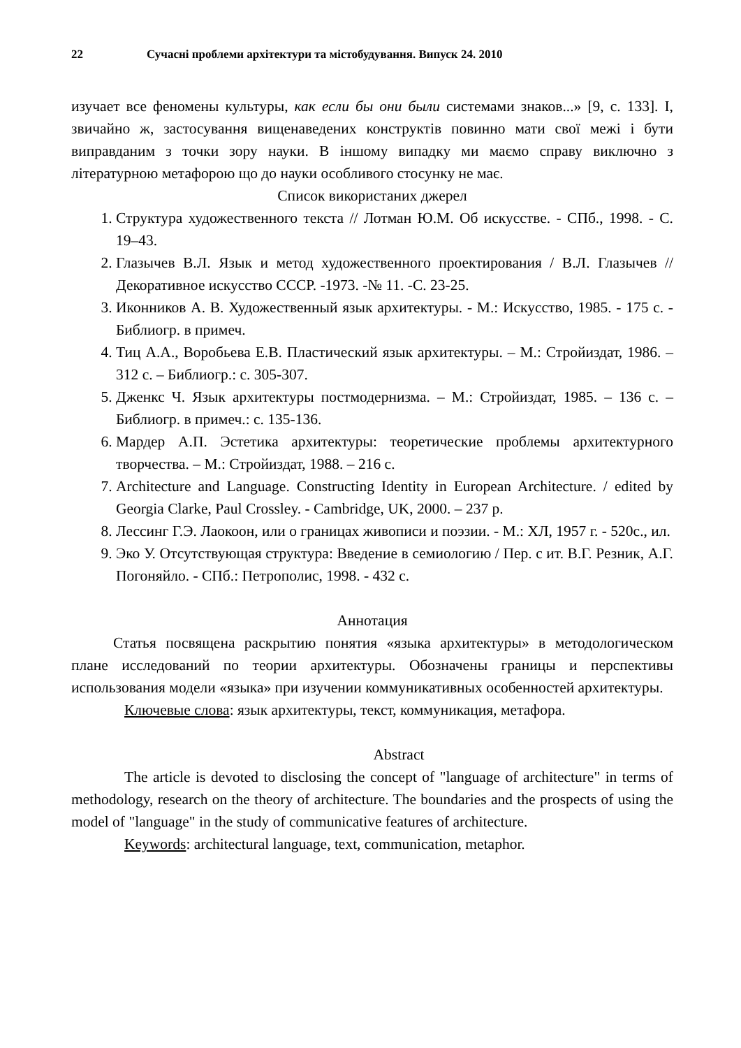22 Сучасні проблеми архітектури та містобудування. Випуск 24. 2010
изучает все феномены культуры, как если бы они были системами знаков...» [9, с. 133]. І, звичайно ж, застосування вищенаведених конструктів повинно мати свої межі і бути виправданим з точки зору науки. В іншому випадку ми маємо справу виключно з літературною метафорою що до науки особливого стосунку не має.
Список використаних джерел
1. Структура художественного текста // Лотман Ю.М. Об искусстве. - СПб., 1998. - С. 19–43.
2. Глазычев В.Л. Язык и метод художественного проектирования / В.Л. Глазычев //Декоративное искусство СССР. -1973. -№ 11. -С. 23-25.
3. Иконников А. В. Художественный язык архитектуры. - М.: Искусство, 1985. - 175 с. - Библиогр. в примеч.
4. Тиц А.А., Воробьева Е.В. Пластический язык архитектуры. – М.: Стройиздат, 1986. – 312 с. – Библиогр.: с. 305-307.
5. Дженкс Ч. Язык архитектуры постмодернизма. – М.: Стройиздат, 1985. – 136 с. – Библиогр. в примеч.: с. 135-136.
6. Мардер А.П. Эстетика архитектуры: теоретические проблемы архитектурного творчества. – М.: Стройиздат, 1988. – 216 с.
7. Architecture and Language. Constructing Identity in European Architecture. / edited by Georgia Clarke, Paul Crossley. - Cambridge, UK, 2000. – 237 p.
8. Лессинг Г.Э. Лаокоон, или о границах живописи и поэзии. - М.: ХЛ, 1957 г. - 520с., ил.
9. Эко У. Отсутствующая структура: Введение в семиологию / Пер. с ит. В.Г. Резник, А.Г. Погоняйло. - СПб.: Петрополис, 1998. - 432 с.
Аннотация
Статья посвящена раскрытию понятия «языка архитектуры» в методологическом плане исследований по теории архитектуры. Обозначены границы и перспективы использования модели «языка» при изучении коммуникативных особенностей архитектуры.
Ключевые слова: язык архитектуры, текст, коммуникация, метафора.
Abstract
The article is devoted to disclosing the concept of "language of architecture" in terms of methodology, research on the theory of architecture. The boundaries and the prospects of using the model of "language" in the study of communicative features of architecture.
Keywords: architectural language, text, communication, metaphor.